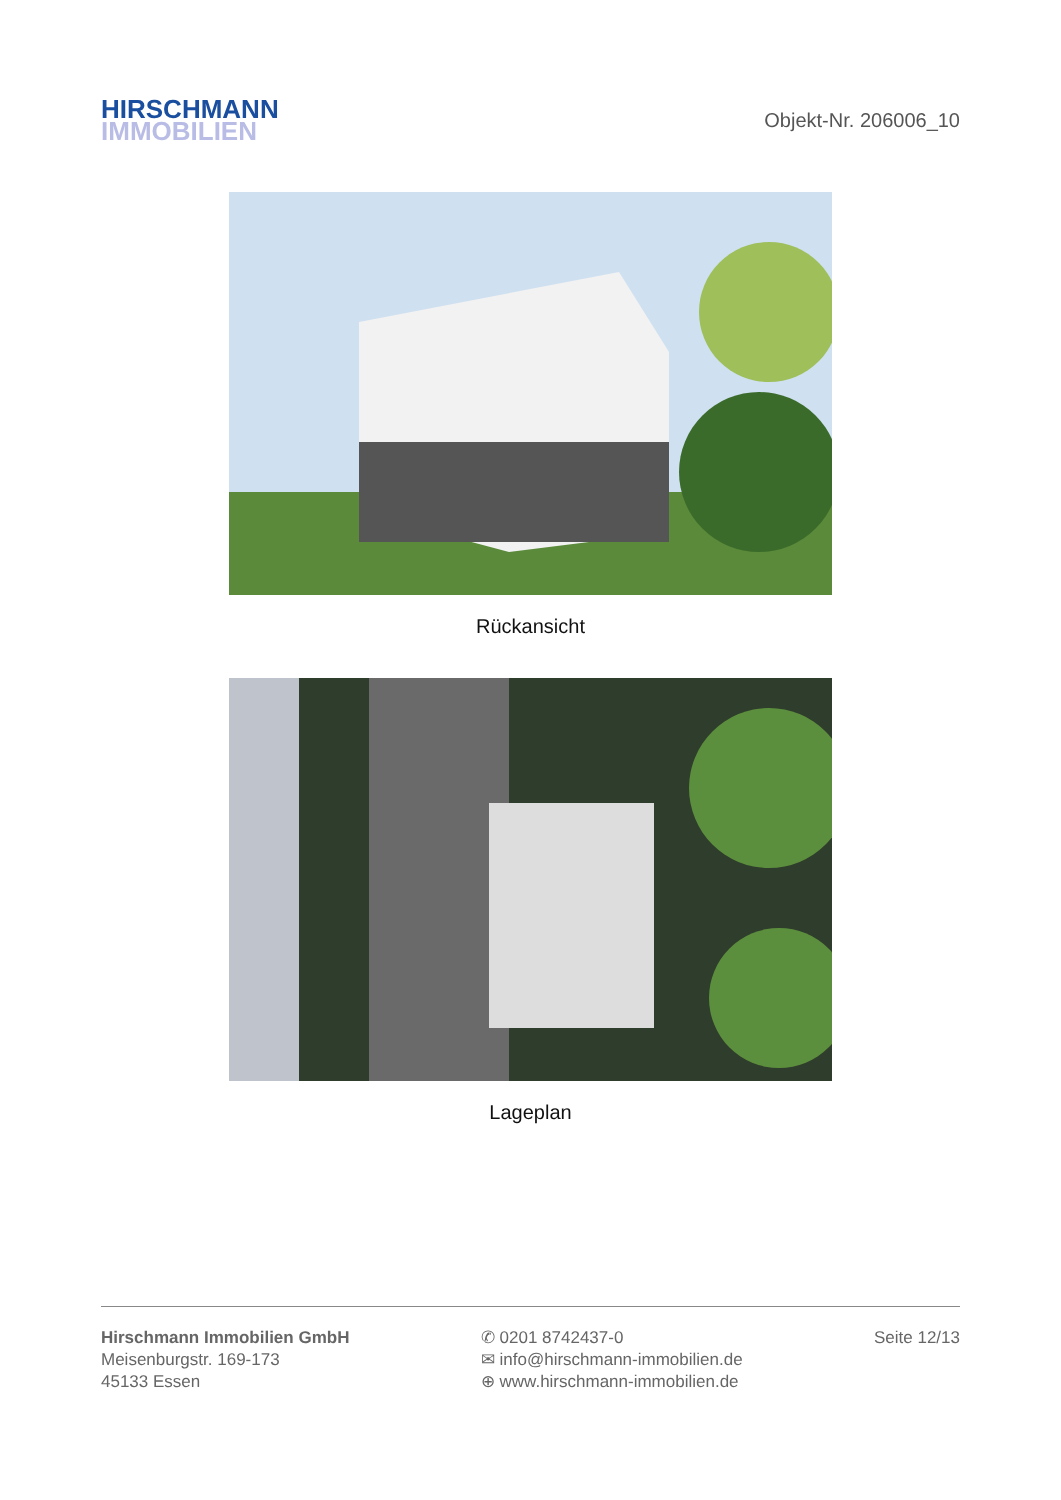HIRSCHMANN
IMMOBILIEN
Objekt-Nr. 206006_10
Rückansicht
Lageplan
Hirschmann Immobilien GmbH
Meisenburgstr. 169-173
45133 Essen
✆ 0201 8742437-0
✉ info@hirschmann-immobilien.de
⊕ www.hirschmann-immobilien.de
Seite 12/13